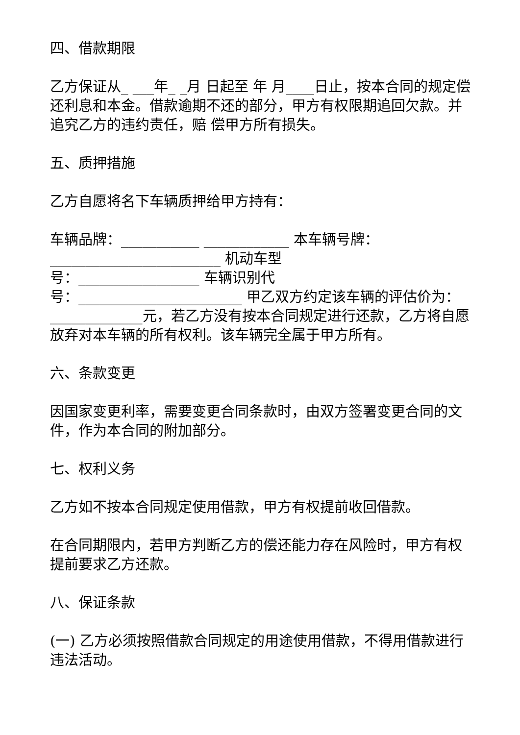四、借款期限
乙方保证从_ ___年_ _月 日起至 年 月____日止，按本合同的规定偿 还利息和本金。借款逾期不还的部分，甲方有权限期追回欠款。并追究乙方的违约责任，赔 偿甲方所有损失。
五、质押措施
乙方自愿将名下车辆质押给甲方持有：
车辆品牌：___________ ____________ 本车辆号牌：
________________________ 机动车型
号：_________________ 车辆识别代
号：_______________________ 甲乙双方约定该车辆的评估价为：_____________元，若乙方没有按本合同规定进行还款，乙方将自愿放弃对本车辆的所有权利。该车辆完全属于甲方所有。
六、条款变更
因国家变更利率，需要变更合同条款时，由双方签署变更合同的文件，作为本合同的附加部分。
七、权利义务
乙方如不按本合同规定使用借款，甲方有权提前收回借款。
在合同期限内，若甲方判断乙方的偿还能力存在风险时，甲方有权提前要求乙方还款。
八、保证条款
(一) 乙方必须按照借款合同规定的用途使用借款，不得用借款进行违法活动。